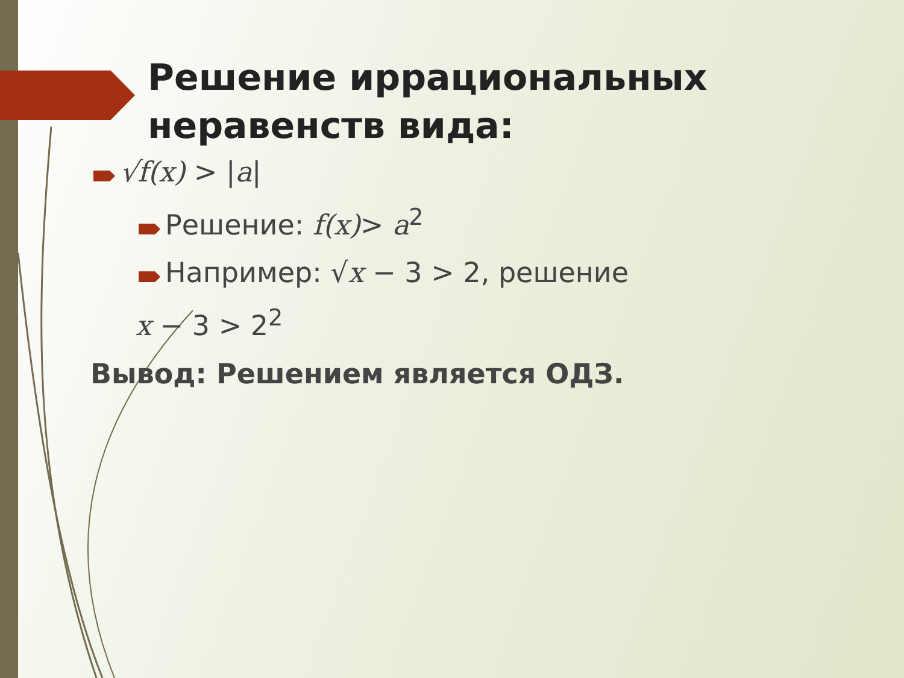Решение иррациональных
неравенств вида:
√f(x) > |a|
Решение: f(x)> a<sup>2</sup>
Например: √x − 3 > 2, решение
x − 3 > 2<sup>2</sup>
Вывод: Решением является ОДЗ.